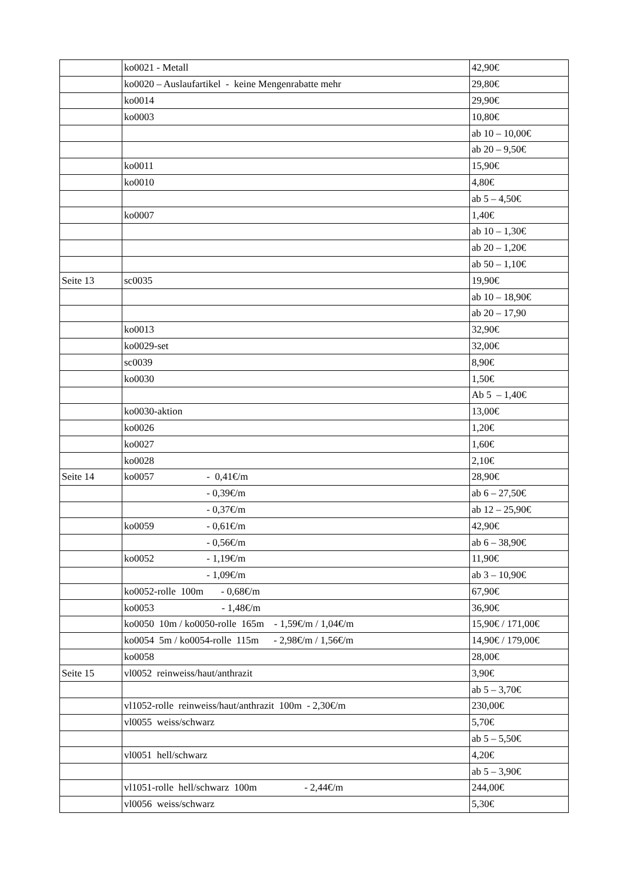| | ko0021 - Metall | 42,90€ |
| | ko0020 – Auslaufartikel - keine Mengenrabatte mehr | 29,80€ |
| | ko0014 | 29,90€ |
| | ko0003 | 10,80€ |
| | | ab 10 – 10,00€ |
| | | ab 20 – 9,50€ |
| | ko0011 | 15,90€ |
| | ko0010 | 4,80€ |
| | | ab 5 – 4,50€ |
| | ko0007 | 1,40€ |
| | | ab 10 – 1,30€ |
| | | ab 20 – 1,20€ |
| | | ab 50 – 1,10€ |
| Seite 13 | sc0035 | 19,90€ |
| | | ab 10 – 18,90€ |
| | | ab 20 – 17,90 |
| | ko0013 | 32,90€ |
| | ko0029-set | 32,00€ |
| | sc0039 | 8,90€ |
| | ko0030 | 1,50€ |
| | | Ab 5 – 1,40€ |
| | ko0030-aktion | 13,00€ |
| | ko0026 | 1,20€ |
| | ko0027 | 1,60€ |
| | ko0028 | 2,10€ |
| Seite 14 | ko0057 - 0,41€/m | 28,90€ |
| | - 0,39€/m | ab 6 – 27,50€ |
| | - 0,37€/m | ab 12 – 25,90€ |
| | ko0059 - 0,61€/m | 42,90€ |
| | - 0,56€/m | ab 6 – 38,90€ |
| | ko0052 - 1,19€/m | 11,90€ |
| | - 1,09€/m | ab 3 – 10,90€ |
| | ko0052-rolle 100m - 0,68€/m | 67,90€ |
| | ko0053 - 1,48€/m | 36,90€ |
| | ko0050 10m / ko0050-rolle 165m - 1,59€/m / 1,04€/m | 15,90€ / 171,00€ |
| | ko0054 5m / ko0054-rolle 115m - 2,98€/m / 1,56€/m | 14,90€ / 179,00€ |
| | ko0058 | 28,00€ |
| Seite 15 | vl0052 reinweiss/haut/anthrazit | 3,90€ |
| | | ab 5 – 3,70€ |
| | vl1052-rolle reinweiss/haut/anthrazit 100m - 2,30€/m | 230,00€ |
| | vl0055 weiss/schwarz | 5,70€ |
| | | ab 5 – 5,50€ |
| | vl0051 hell/schwarz | 4,20€ |
| | | ab 5 – 3,90€ |
| | vl1051-rolle hell/schwarz 100m - 2,44€/m | 244,00€ |
| | vl0056 weiss/schwarz | 5,30€ |